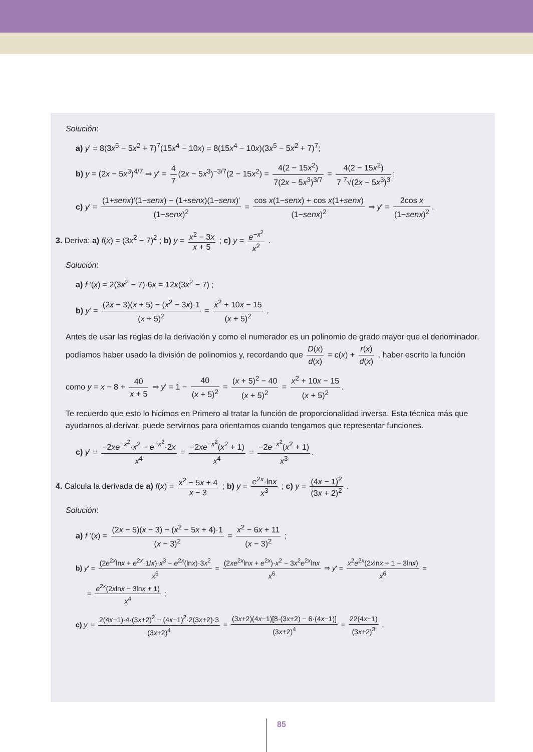Solución:
a) y' = 8(3x<sup>5</sup> − 5x<sup>2</sup> + 7)<sup>7</sup>(15x<sup>4</sup> − 10x) = 8(15x<sup>4</sup> − 10x)(3x<sup>5</sup> − 5x<sup>2</sup> + 7)<sup>7</sup>;
b) y = (2x − 5x<sup>3</sup>)<sup>4/7</sup> ⇒ y' = 4 7 (2x − 5x<sup>3</sup>)<sup>−3/7</sup>(2 − 15x<sup>2</sup>) = 4(2 − 15x<sup>2</sup>) 7(2x − 5x<sup>3</sup>)<sup>3/7</sup> = 4(2 − 15x<sup>2</sup>) 7 <sup>7</sup>√(2x − 5x<sup>3</sup>)<sup>3</sup>;
c) y' = (1+senx)'(1−senx) − (1+senx)(1−senx)' (1−senx)<sup>2</sup> = cos x(1−senx) + cos x(1+senx) (1−senx)<sup>2</sup> ⇒ y' = 2cos x (1−senx)<sup>2</sup>.
3. Deriva: a) f(x) = (3x<sup>2</sup> − 7)<sup>2</sup> ; b) y = x<sup>2</sup> − 3x x + 5 ; c) y = e<sup>−x<sup>2</sup></sup> x<sup>2</sup> .
Solución:
a) f '(x) = 2(3x<sup>2</sup> − 7)·6x = 12x(3x<sup>2</sup> − 7) ;
b) y' = (2x − 3)(x + 5) − (x<sup>2</sup> − 3x)·1 (x + 5)<sup>2</sup> = x<sup>2</sup> + 10x − 15 (x + 5)<sup>2</sup> .
Antes de usar las reglas de la derivación y como el numerador es un polinomio de grado mayor que el denominador, podíamos haber usado la división de polinomios y, recordando que D(x) d(x) = c(x) + r(x) d(x) , haber escrito la función
como y = x − 8 + 40 x + 5 ⇒ y' = 1 − 40 (x + 5)<sup>2</sup> = (x + 5)<sup>2</sup> − 40 (x + 5)<sup>2</sup> = x<sup>2</sup> + 10x − 15 (x + 5)<sup>2</sup>.
Te recuerdo que esto lo hicimos en Primero al tratar la función de proporcionalidad inversa. Esta técnica más que ayudarnos al derivar, puede servirnos para orientarnos cuando tengamos que representar funciones.
c) y' = −2xe<sup>−x<sup>2</sup></sup>·x<sup>2</sup> − e<sup>−x<sup>2</sup></sup>·2x x<sup>4</sup> = −2xe<sup>−x<sup>2</sup></sup>(x<sup>2</sup> + 1) x<sup>4</sup> = −2e<sup>−x<sup>2</sup></sup>(x<sup>2</sup> + 1) x<sup>3</sup>.
4. Calcula la derivada de a) f(x) = x<sup>2</sup> − 5x + 4 x − 3 ; b) y = e<sup>2x</sup>·lnx x<sup>3</sup> ; c) y = (4x − 1)<sup>2</sup> (3x + 2)<sup>2</sup> .
Solución:
a) f '(x) = (2x − 5)(x − 3) − (x<sup>2</sup> − 5x + 4)·1 (x − 3)<sup>2</sup> = x<sup>2</sup> − 6x + 11 (x − 3)<sup>2</sup> ;
b) y' = (2e<sup>2x</sup>lnx + e<sup>2x</sup>·1/x)·x<sup>3</sup> − e<sup>2x</sup>(lnx)·3x<sup>2</sup> x<sup>6</sup> = (2xe<sup>2x</sup>lnx + e<sup>2x</sup>)·x<sup>2</sup> − 3x<sup>2</sup>e<sup>2x</sup>lnx x<sup>6</sup> ⇒ y' = x<sup>2</sup>e<sup>2x</sup>(2xlnx + 1 − 3lnx) x<sup>6</sup> =
= e<sup>2x</sup>(2xlnx − 3lnx + 1) x<sup>4</sup> ;
c) y' = 2(4x−1)·4·(3x+2)<sup>2</sup> − (4x−1)<sup>2</sup>·2(3x+2)·3 (3x+2)<sup>4</sup> = (3x+2)(4x−1)[8·(3x+2) − 6·(4x−1)] (3x+2)<sup>4</sup> = 22(4x−1) (3x+2)<sup>3</sup> .
85